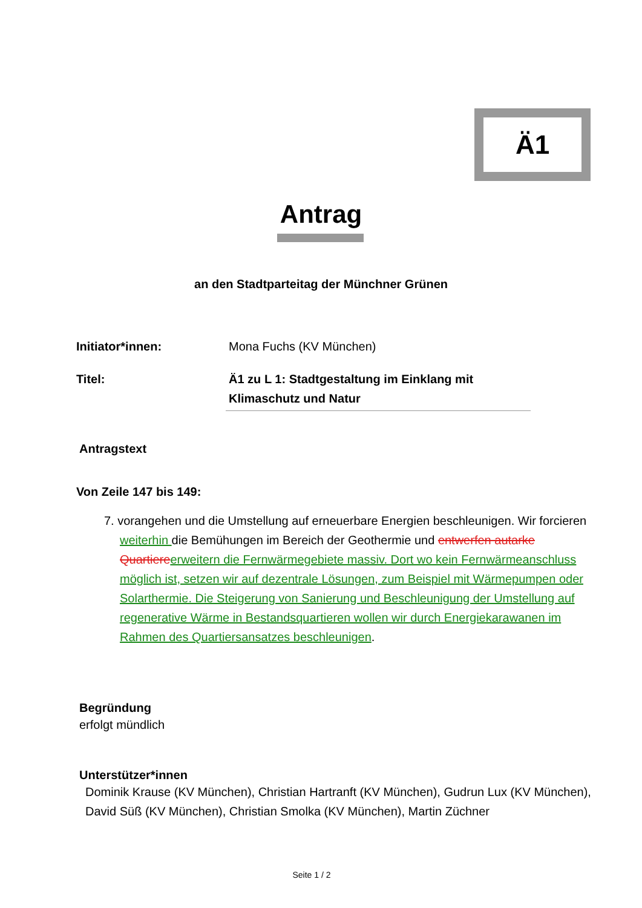Ä1
Antrag
an den Stadtparteitag der Münchner Grünen
Initiator*innen: Mona Fuchs (KV München)
Titel: Ä1 zu L 1: Stadtgestaltung im Einklang mit Klimaschutz und Natur
Antragstext
Von Zeile 147 bis 149:
7. vorangehen und die Umstellung auf erneuerbare Energien beschleunigen. Wir forcieren weiterhin die Bemühungen im Bereich der Geothermie und entwerfen autarke Quartiere erweitern die Fernwärmegebiete massiv. Dort wo kein Fernwärmeanschluss möglich ist, setzen wir auf dezentrale Lösungen, zum Beispiel mit Wärmepumpen oder Solarthermie. Die Steigerung von Sanierung und Beschleunigung der Umstellung auf regenerative Wärme in Bestandsquartieren wollen wir durch Energiekarawanen im Rahmen des Quartiersansatzes beschleunigen.
Begründung
erfolgt mündlich
Unterstützer*innen
Dominik Krause (KV München), Christian Hartranft (KV München), Gudrun Lux (KV München), David Süß (KV München), Christian Smolka (KV München), Martin Züchner
Seite 1 / 2